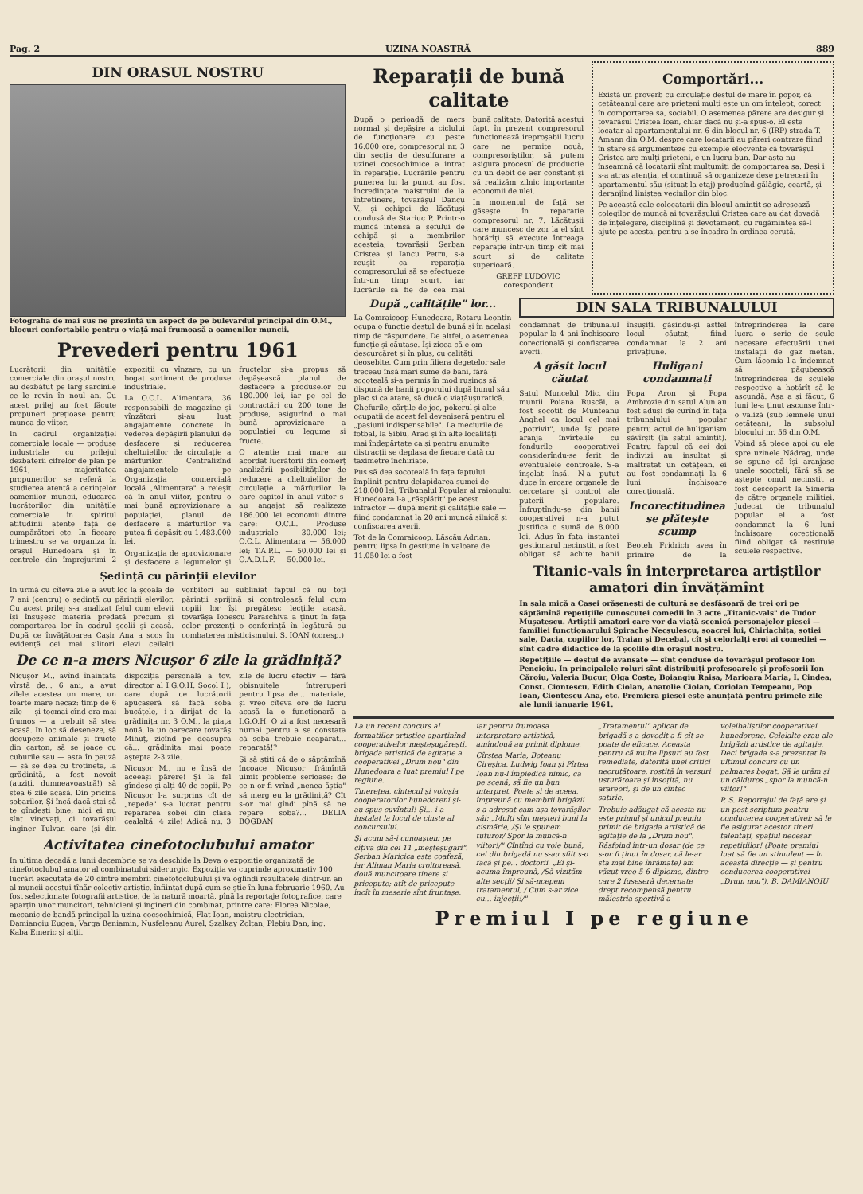Pag. 2 UZINA NOASTRĂ 889
DIN ORASUL NOSTRU
Fotografia de mai sus ne prezintă un aspect de pe bulevardul principal din O.M., blocuri confortabile pentru o viaţă mai frumoasă a oamenilor muncii.
Prevederi pentru 1961
Lucrătorii din unitățile comerciale din orașul nostru au dezbătut pe larg sarcinile ce le revin în noul an. Cu acest prilej au fost făcute propuneri prețioase pentru munca de viitor.
In cadrul organizațiel comerciale locale — produse industriale cu prilejul dezbaterii cifrelor de plan pe 1961, majoritatea propunerilor se referă la studierea atentă a cerințelor oamenilor muncii, educarea lucrătorilor din unitățile comerciale în spiritul atitudinii atente față de cumpărători etc. In fiecare trimestru se va organiza în orașul Hunedoara și în centrele din împrejurimi 2 expoziții cu vînzare, cu un bogat sortiment de produse industriale.
La O.C.L. Alimentara, 36 responsabili de magazine și vînzători și-au luat angajamente concrete în vederea depășirii planului de desfacere și reducerea cheltuielilor de circulație a mărfurilor. Centralizînd angajamentele pe Organizația comercială locală „Alimentara" a reieșit că în anul viitor, pentru o mai bună aprovizionare a populației, planul de desfacere a mărfurilor va putea fi depășit cu 1.483.000 lei.
Organizația de aprovizionare și desfacere a legumelor și fructelor și-a propus să depășească planul de desfacere a produselor cu 180.000 lei, iar pe cel de contractări cu 200 tone de produse, asigurînd o mai bună aprovizionare a populației cu legume și fructe.
O atenție mai mare au acordat lucrătorii din comerț analizării posibilităților de reducere a cheltuielilor de circulație a mărfurilor la care capitol în anul viitor s-au angajat să realizeze 186.000 lei economii dintre care: O.C.L. Produse industriale — 30.000 lei; O.C.L. Alimentara — 56.000 lei; T.A.P.L. — 50.000 lei și O.A.D.L.F. — 50.000 lei.
Ședință cu părinții elevilor
In urmă cu cîteva zile a avut loc la școala de 7 ani (centru) o ședință cu părinții elevilor. Cu acest prilej s-a analizat felul cum elevii își însușesc materia predată precum și comportarea lor în cadrul școlii și acasă. După ce învățătoarea Cașir Ana a scos în evidență cei mai silitori elevi ceilalți vorbitori au subliniat faptul că nu toți părinții sprijină și controlează felul cum copiii lor își pregătesc lecțiile acasă, tovarășa Ionescu Paraschiva a ținut în fața celor prezenți o conferință în legătură cu combaterea misticismului. S. IOAN (coresp.)
De ce n-a mers Nicușor 6 zile la grădiniță?
Nicușor M., avînd înaintata vîrstă de... 6 ani, a avut zilele acestea un mare, un foarte mare necaz: timp de 6 zile — și tocmai cînd era mai frumos — a trebuit să stea acasă. In loc să deseneze, să decupeze animale și fructe din carton, să se joace cu cuburile sau — asta în pauză — să se dea cu trotineta, la grădiniță, a fost nevoit (auziți, dumneavoastră!) să stea 6 zile acasă. Din pricina sobarilor. Și încă dacă stai să te gîndești bine, nici ei nu sînt vinovați, ci tovarășul inginer Tulvan care (și din dispoziția personală a tov. director al I.G.O.H. Socol I.), care după ce lucrătorii apucaseră să facă soba bucățele, i-a dirijat de la grădinița nr. 3 O.M., la piața nouă, la un oarecare tovarăș Mihuț, zicînd pe deasupra că... grădinița mai poate aștepta 2-3 zile.
Nicușor M., nu e însă de aceeași părere! Și la fel gîndesc și alți 40 de copii. Pe Nicușor l-a surprins cît de „repede" s-a lucrat pentru repararea sobei din clasa cealaltă: 4 zile! Adică nu, 3 zile de lucru efectiv — fără obișnuitele întreruperi pentru lipsa de... materiale, și vreo cîteva ore de lucru acasă la o funcționară a I.G.O.H. O zi a fost necesară numai pentru a se constata că soba trebuie neapărat... reparată!?
Și să știți că de o săptămînă încoace Nicușor frămîntă uimit probleme serioase: de ce n-or fi vrînd „nenea ăștia" să merg eu la grădiniță? Cît s-or mai gîndi pînă să ne repare soba?... DELIA BOGDAN
Activitatea cinefotoclubului amator
In ultima decadă a lunii decembrie se va deschide la Deva o expoziție organizată de cinefotoclubul amator al combinatului siderurgic. Expoziția va cuprinde aproximativ 100 lucrări executate de 20 dintre membrii cinefotoclubului și va oglindi rezultatele dintr-un an al muncii acestui tînăr colectiv artistic, înființat după cum se știe în luna februarie 1960. Au fost selecționate fotografii artistice, de la natură moartă, pînă la reportaje fotografice, care aparțin unor muncitori, tehnicieni și ingineri din combinat, printre care: Florea Nicolae, mecanic de bandă principal la uzina cocsochimică, Flat Ioan, maistru electrician, Damianoiu Eugen, Varga Beniamin, Nușfeleanu Aurel, Szalkay Zoltan, Plebiu Dan, ing. Kaba Emeric și alții.
Reparații de bună calitate
După o perioadă de mers normal și depășire a ciclului de funcționare cu peste 16.000 ore, compresorul nr. 3 din secția de desulfurare a uzinei cocsochimice a intrat în reparație. Lucrările pentru punerea lui la punct au fost încredințate maistrului de la întreținere, tovarășul Dancu V., și echipei de lăcătuși condusă de Stariuc P. Printr-o muncă intensă a șefului de echipă și a membrilor acesteia, tovarășii Șerban Cristea și Iancu Petru, s-a reușit ca reparația compresorului să se efectueze într-un timp scurt, iar lucrările să fie de cea mai bună calitate. Datorită acestui fapt, în prezent compresorul funcționează ireproșabil lucru care ne permite nouă, compresoriștilor, să putem asigura procesul de producție cu un debit de aer constant și să realizăm zilnic importante economii de ulei.
In momentul de față se găsește în reparație compresorul nr. 7. Lăcătușii care muncesc de zor la el sînt hotărîți să execute întreaga reparație într-un timp cît mai scurt și de calitate superioară.
GREFF LUDOVIC
corespondent
Comportări...
Există un proverb cu circulație destul de mare în popor, că cetățeanul care are prieteni mulți este un om înțelept, corect în comportarea sa, sociabil. O asemenea părere are desigur și tovarășul Cristea Ioan, chiar dacă nu și-a spus-o. El este locatar al apartamentului nr. 6 din blocul nr. 6 (IRP) strada T. Amann din O.M. despre care locatarii au păreri contrare fiind în stare să argumenteze cu exemple elocvente că tovarășul Cristea are mulți prieteni, e un lucru bun. Dar asta nu înseamnă că locatarii sînt mulțumiți de comportarea sa. Deși i s-a atras atenția, el continuă să organizeze dese petreceri în apartamentul său (situat la etaj) producînd gălăgie, ceartă, și deranjînd liniștea vecinilor din bloc.
Pe această cale colocatarii din blocul amintit se adresează colegilor de muncă ai tovarășului Cristea care au dat dovadă de înțelegere, disciplină și devotament, cu rugămintea să-l ajute pe acesta, pentru a se încadra în ordinea cerută.
După „calitățile" lor...
La Comraicoop Hunedoara, Rotaru Leontin ocupa o funcție destul de bună și în același timp de răspundere. De altfel, o asemenea funcție și căutase. Își zicea că e om descurcăreț și în plus, cu calități deosebite. Cum prin filiera degetelor sale treceau însă mari sume de bani, fără socoteală și-a permis în mod rușinos să dispună de banii poporului după bunul său plac și ca atare, să ducă o viațăușuratică. Chefurile, cărțile de joc, pokerul și alte ocupații de acest fel deveniseră pentru el „pasiuni indispensabile". La meciurile de fotbal, la Sibiu, Arad și în alte localități mai îndepărtate ca și pentru anumite distracții se deplasa de fiecare dată cu taximetre închiriate.
Pus să dea socoteală în fața faptului împlinit pentru delapidarea sumei de 218.000 lei, Tribunalul Popular al raionului Hunedoara l-a „răsplătit" pe acest infractor — după merit și calitățile sale — fiind condamnat la 20 ani muncă silnică și confiscarea averii.
Tot de la Comraicoop, Lăscău Adrian, pentru lipsa în gestiune în valoare de 11.050 lei a fost
DIN SALA TRIBUNALULUI
condamnat de tribunalul popular la 4 ani închisoare corecțională și confiscarea averii.
A găsit locul căutat
Satul Muncelul Mic, din munții Poiana Ruscăi, a fost socotit de Munteanu Anghel ca locul cel mai „potrivit", unde își poate aranja învîrtelile cu fondurile cooperativei considerîndu-se ferit de eventualele controale. S-a înșelat însă. N-a putut duce în eroare organele de cercetare și control ale puterii populare. Înfruptîndu-se din banii cooperativei n-a putut justifica o sumă de 8.000 lei. Adus în fața instanței gestionarul necinstit, a fost obligat să achite banii însușiți, găsindu-și astfel locul căutat, fiind condamnat la 2 ani privațiune.
Huligani condamnați
Popa Aron și Popa Ambrozie din satul Alun au fost aduși de curînd în fața tribunalului popular pentru actul de huliganism săvîrșit (în satul amintit). Pentru faptul că cei doi indivizi au insultat și maltratat un cetățean, ei au fost condamnați la 6 luni închisoare corecțională.
Incorectitudinea se plătește scump
Beoteh Fridrich avea în primire de la întreprinderea la care lucra o serie de scule necesare efectuării unei instalații de gaz metan. Cum lăcomia l-a îndemnat să păgubească întreprinderea de sculele respective a hotărît să le ascundă. Așa a și făcut, 6 luni le-a ținut ascunse într-o valiză (sub lemnele unui cetățean), la subsolul blocului nr. 56 din O.M.
Voind să plece apoi cu ele spre uzinele Nădrag, unde se spune că își aranjase unele socoteli, fără să se aștepte omul necinstit a fost descoperit la Simeria de către organele miliției. Judecat de tribunalul popular el a fost condamnat la 6 luni închisoare corecțională fiind obligat să restituie sculele respective.
Titanic-vals în interpretarea artiștilor amatori din învățămînt
In sala mică a Casei orășenești de cultură se desfășoară de trei ori pe săptămînă repetițiile cunoscutei comedii în 3 acte „Titanic-vals" de Tudor Mușatescu. Artiștii amatori care vor da viață scenică personajelor piesei — familiei funcționarului Spirache Necșulescu, soacrei lui, Chiriachița, soției sale, Dacia, copiilor lor, Traian și Decebal, cît și celorlalți eroi ai comediei — sînt cadre didactice de la școlile din orașul nostru.
Repetițiile — destul de avansate — sînt conduse de tovarășul profesor Ion Pencioiu. In principalele roluri sînt distribuiți profesoarele și profesorii Ion Căroiu, Valeria Bucur, Olga Coste, Boiangiu Raisa, Marioara Maria, I. Cindea, Const. Ciontescu, Edith Ciolan, Anatolie Ciolan, Coriolan Tempeanu, Pop Ioan, Ciontescu Ana, etc. Premiera piesei este anunțată pentru primele zile ale lunii ianuarie 1961.
La un recent concurs al formațiilor artistice aparținînd cooperativelor meșteșugărești, brigada artistică de agitație a cooperativei „Drum nou" din Hunedoara a luat premiul I pe regiune.
Tinerețea, cîntecul și voioșia cooperatorilor hunedoreni și-au spus cuvîntul! Și... i-a instalat la locul de cinste al concursului.
Și acum să-i cunoaștem pe cîțiva din cei 11 „meșteșugari". Șerban Maricica este coafeză, iar Aliman Maria croitoreasă, două muncitoare tinere și pricepute; atît de pricepute încît în meserie sînt fruntașe, iar pentru frumoasa interpretare artistică, amîndouă au primit diplome.
Cîrstea Maria, Boteanu Cireșica, Ludwig Ioan și Pîrtea Ioan nu-l împiedică nimic, ca pe scenă, să fie un bun interpret. Poate și de aceea, împreună cu membrii brigăzii s-a adresat cam așa tovarășilor săi: „Mulți sînt meșteri buni la cismărie, /Și le spunem tuturor/ Spor la muncă-n viitor!/" Cîntînd cu voie bună, cei din brigadă nu s-au sfiit s-o facă și pe... doctorii. „Ei și-acuma împreună, /Să vizităm alte secții/ Și să-ncepem tratamentul, / Cum s-ar zice cu... injecții!/"
„Tratamentul" aplicat de brigadă s-a dovedit a fi cît se poate de eficace. Aceasta pentru că multe lipsuri au fost remediate, datorită unei critici necruțătoare, rostită în versuri usturătoare și însoțită, nu arareori, și de un cîntec satiric.
Trebuie adăugat că acesta nu este primul și unicul premiu primit de brigada artistică de agitație de la „Drum nou". Răsfoind într-un dosar (de ce s-or fi ținut în dosar, că le-ar sta mai bine înrămate) am văzut vreo 5-6 diplome, dintre care 2 fuseseră decernate drept recompensă pentru măiestria sportivă a voleibaliștilor cooperativei hunedorene. Celelalte erau ale brigăzii artistice de agitație. Deci brigada s-a prezentat la ultimul concurs cu un palmares bogat. Să le urăm și un călduros „spor la muncă-n viitor!"
P. S. Reportajul de față are și un post scriptum pentru conducerea cooperativei: să le fie asigurat acestor tineri talentați, spațiul necesar repetițiilor! (Poate premiul luat să fie un stimulent — în această direcție — și pentru conducerea cooperativei „Drum nou"). B. DAMIANOIU
Premiul I pe regiune